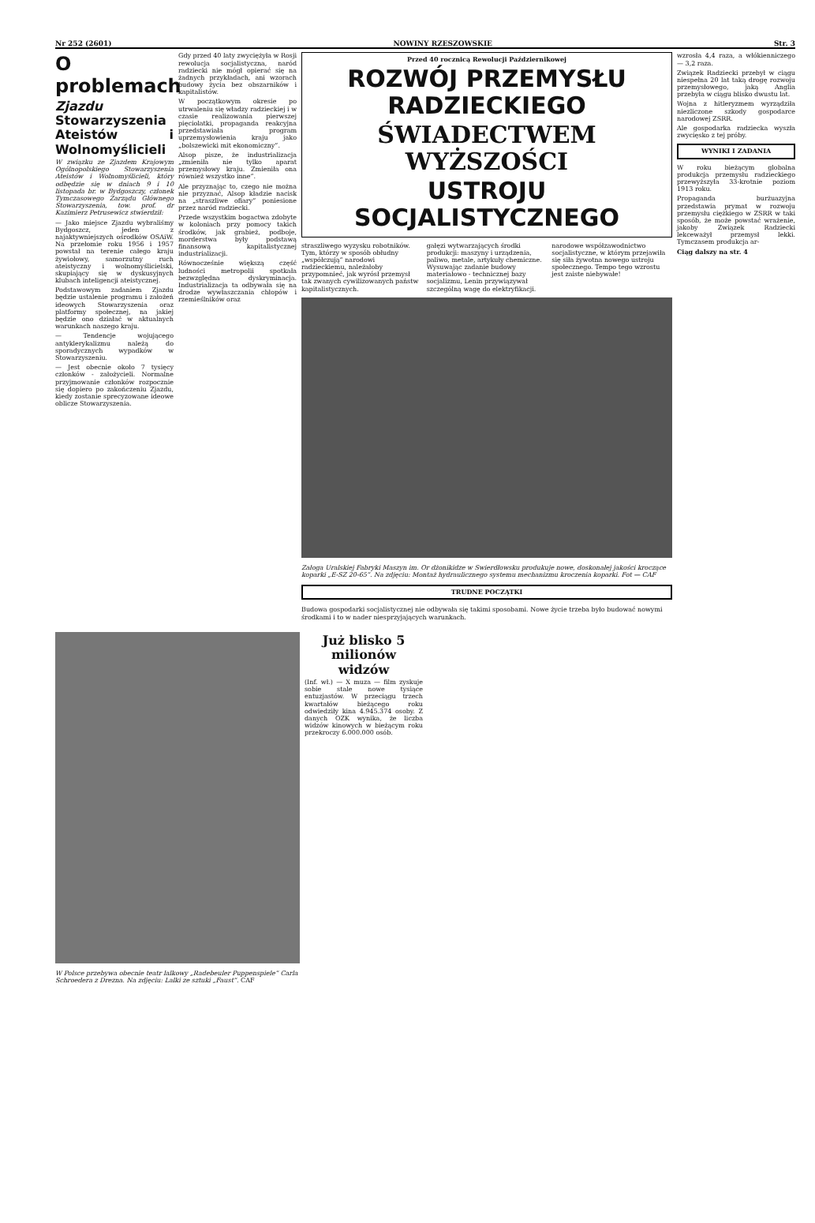Nr 252 (2601) NOWINY RZESZOWSKIE Str. 3
O problemach
Zjazdu Stowarzyszenia Ateistów i Wolnomyślicieli
W związku ze Zjazdem Krajowym Ogólnopolskiego Stowarzyszenia Ateistów i Wolnomyślicieli, który odbędzie się w dniach 9 i 10 listopada br. w Bydgoszczy, członek Tymczasowego Zarządu Głównego Stowarzyszenia, tow. prof. dr Kazimierz Petrusewicz stwierdził:
— Jako miejsce Zjazdu wybraliśmy Bydgoszcz, jeden z najaktywniejszych ośrodków OSAiW. Na przełomie roku 1956 i 1957 powstał na terenie całego kraju żywiołowy, samorzutny ruch ateistyczny i wolnomyślicielski, skupiający się w dyskusyjnych klubach inteligencji ateistycznej.
Podstawowym zadaniem Zjazdu będzie ustalenie programu i założeń ideowych Stowarzyszenia oraz platformy społecznej, na jakiej będzie ono działać w aktualnych warunkach naszego kraju.
— Tendencje wojującego antyklerykalizmu należą do sporadycznych wypadków w Stowarzyszeniu.
— Jest obecnie około 7 tysięcy członków - założycieli. Normalne przyjmowanie członków rozpocznie się dopiero po zakończeniu Zjazdu, kiedy zostanie sprecyzowane ideowe oblicze Stowarzyszenia.
Gdy przed 40 laty zwyciężyła w Rosji rewolucja socjalistyczna, naród radziecki nie mógł opierać się na żadnych przykładach, ani wzorach budowy życia bez obszarników i kapitalistów.
W początkowym okresie po utrwaleniu się władzy radzieckiej i w czasie realizowania pierwszej pięciolatki, propaganda reakcyjna przedstawiała program uprzemysłowienia kraju jako „bolszewicki mit ekonomiczny”.
Alsop pisze, że industrializacja „zmieniła nie tylko aparat przemysłowy kraju. Zmieniła ona również wszystko inne”.
Ale przyznając to, czego nie można nie przyznać, Alsop kładzie nacisk na „straszliwe ofiary” poniesione przez naród radziecki.
Przede wszystkim bogactwa zdobyte w koloniach przy pomocy takich środków, jak grabież, podboje, morderstwa były podstawą finansową kapitalistycznej industrializacji.
Równocześnie większą część ludności metropolii spotkała bezwzględna dyskryminacja. Industrializacja ta odbywała się na drodze wywłaszczania chłopów i rzemieślników oraz
Przed 40 rocznicą Rewolucji Październikowej
ROZWÓJ PRZEMYSŁU RADZIECKIEGO
ŚWIADECTWEM WYŻSZOŚCI
USTROJU SOCJALISTYCZNEGO
straszliwego wyzysku robotników. Tym, którzy w sposób obłudny „współczują” narodowi radzieckiemu, należałoby przypomnieć, jak wyrósł przemysł tak zwanych cywilizowanych państw kapitalistycznych.
gałęzi wytwarzających środki produkcji: maszyny i urządzenia, paliwo, metale, artykuły chemiczne. Wysuwając zadanie budowy materiałowo - technicznej bazy socjalizmu, Lenin przywiązywał szczególną wagę do elektryfikacji.
narodowe współzawodnictwo socjalistyczne, w którym przejawiła się siła żywotna nowego ustroju społecznego. Tempo tego wzrostu jest zaiste niebywałe!
Załoga Uralskiej Fabryki Maszyn im. Or dżonikidze w Swierdłowsku produkuje nowe, doskonałej jakości kroczące koparki „E-SZ 20-65”. Na zdjęciu: Montaż hydraulicznego systemu mechanizmu kroczenia koparki. Fot — CAF
TRUDNE POCZĄTKI
Budowa gospodarki socjalistycznej nie odbywała się takimi sposobami. Nowe życie trzeba było budować nowymi środkami i to w nader niesprzyjających warunkach.
wzrosła 4,4 raza, a włókienniczego — 3,2 raza.
Związek Radziecki przebył w ciągu niespełna 20 lat taką drogę rozwoju przemysłowego, jaką Anglia przebyła w ciągu blisko dwustu lat.
Wojna z hitleryzmem wyrządziła niezliczone szkody gospodarce narodowej ZSRR.
Ale gospodarka radziecka wyszła zwycięsko z tej próby.
WYNIKI I ZADANIA
W roku bieżącym globalna produkcja przemysłu radzieckiego przewyższyła 33-krotnie poziom 1913 roku.
Propaganda burżuazyjna przedstawia prymat w rozwoju przemysłu ciężkiego w ZSRR w taki sposób, że może powstać wrażenie, jakoby Związek Radziecki lekceważył przemysł lekki. Tymczasem produkcja ar-
Ciąg dalszy na str. 4
W Polsce przebywa obecnie teatr lalkowy „Radebeuler Puppenspiele” Carla Schroedera z Drezna. Na zdjęciu: Lalki ze sztuki „Faust”. CAF
Już blisko 5 milionów widzów
(Inf. wł.) — X muza — film zyskuje sobie stale nowe tysiące entuzjastów. W przeciągu trzech kwartałów bieżącego roku odwiedziły kina 4.945.374 osoby. Z danych OZK wynika, że liczba widzów kinowych w bieżącym roku przekroczy 6.000.000 osób.